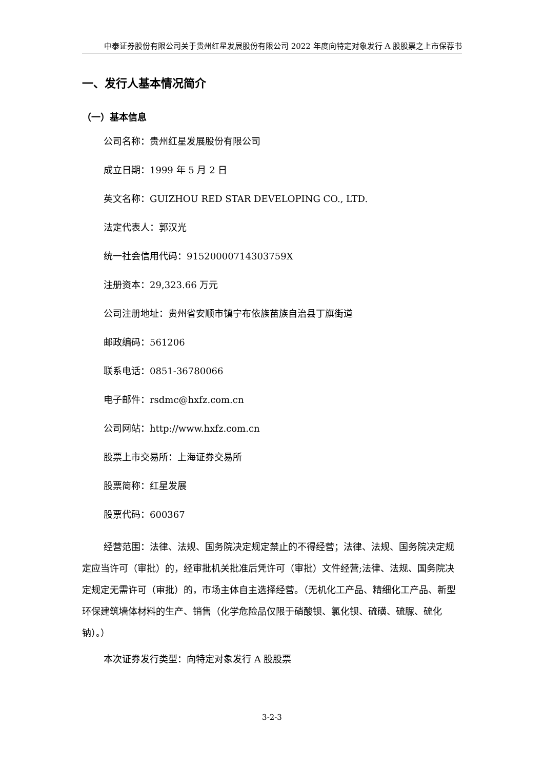中泰证券股份有限公司关于贵州红星发展股份有限公司 2022 年度向特定对象发行 A 股股票之上市保荐书
一、发行人基本情况简介
（一）基本信息
公司名称：贵州红星发展股份有限公司
成立日期：1999 年 5 月 2 日
英文名称：GUIZHOU RED STAR DEVELOPING CO., LTD.
法定代表人：郭汉光
统一社会信用代码：91520000714303759X
注册资本：29,323.66 万元
公司注册地址：贵州省安顺市镇宁布依族苗族自治县丁旗街道
邮政编码：561206
联系电话：0851-36780066
电子邮件：rsdmc@hxfz.com.cn
公司网站：http://www.hxfz.com.cn
股票上市交易所：上海证券交易所
股票简称：红星发展
股票代码：600367
经营范围：法律、法规、国务院决定规定禁止的不得经营；法律、法规、国务院决定规定应当许可（审批）的，经审批机关批准后凭许可（审批）文件经营;法律、法规、国务院决定规定无需许可（审批）的，市场主体自主选择经营。（无机化工产品、精细化工产品、新型环保建筑墙体材料的生产、销售（化学危险品仅限于硝酸钡、氯化钡、硫磺、硫脲、硫化钠）。）
本次证券发行类型：向特定对象发行 A 股股票
3-2-3